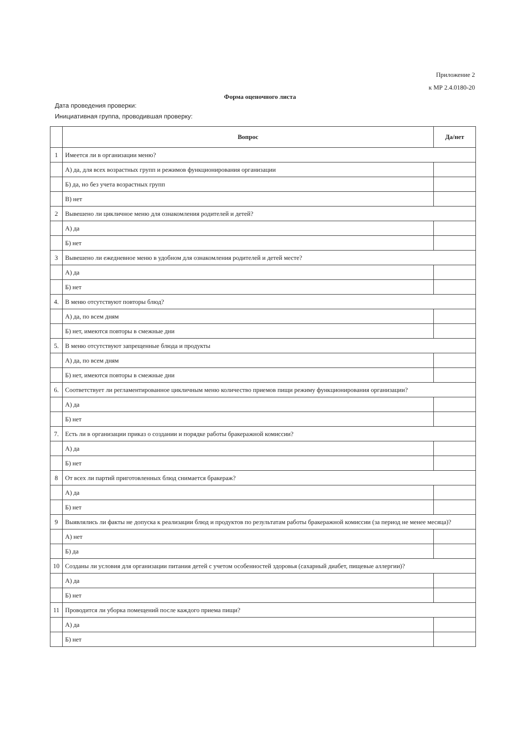Приложение 2
к МР 2.4.0180-20
Форма оценочного листа
Дата проведения проверки:
Инициативная группа, проводившая проверку:
| | Вопрос | Да/нет |
| --- | --- | --- |
| 1 | Имеется ли в организации меню? | |
| | А) да, для всех возрастных групп и режимов функционирования организации | |
| | Б) да, но без учета возрастных групп | |
| | В) нет | |
| 2 | Вывешено ли цикличное меню для ознакомления родителей и детей? | |
| | А) да | |
| | Б) нет | |
| 3 | Вывешено ли ежедневное меню в удобном для ознакомления родителей и детей месте? | |
| | А) да | |
| | Б) нет | |
| 4. | В меню отсутствуют повторы блюд? | |
| | А) да, по всем дням | |
| | Б) нет, имеются повторы в смежные дни | |
| 5. | В меню отсутствуют запрещенные блюда и продукты | |
| | А) да, по всем дням | |
| | Б) нет, имеются повторы в смежные дни | |
| 6. | Соответствует ли регламентированное цикличным меню количество приемов пищи режиму функционирования организации? | |
| | А) да | |
| | Б) нет | |
| 7. | Есть ли в организации приказ о создании и порядке работы бракеражной комиссии? | |
| | А) да | |
| | Б) нет | |
| 8 | От всех ли партий приготовленных блюд снимается бракераж? | |
| | А) да | |
| | Б) нет | |
| 9 | Выявлялись ли факты не допуска к реализации блюд и продуктов по результатам работы бракеражной комиссии (за период не менее месяца)? | |
| | А) нет | |
| | Б) да | |
| 10 | Созданы ли условия для организации питания детей с учетом особенностей здоровья (сахарный диабет, пищевые аллергии)? | |
| | А) да | |
| | Б) нет | |
| 11 | Проводится ли уборка помещений после каждого приема пищи? | |
| | А) да | |
| | Б) нет | |